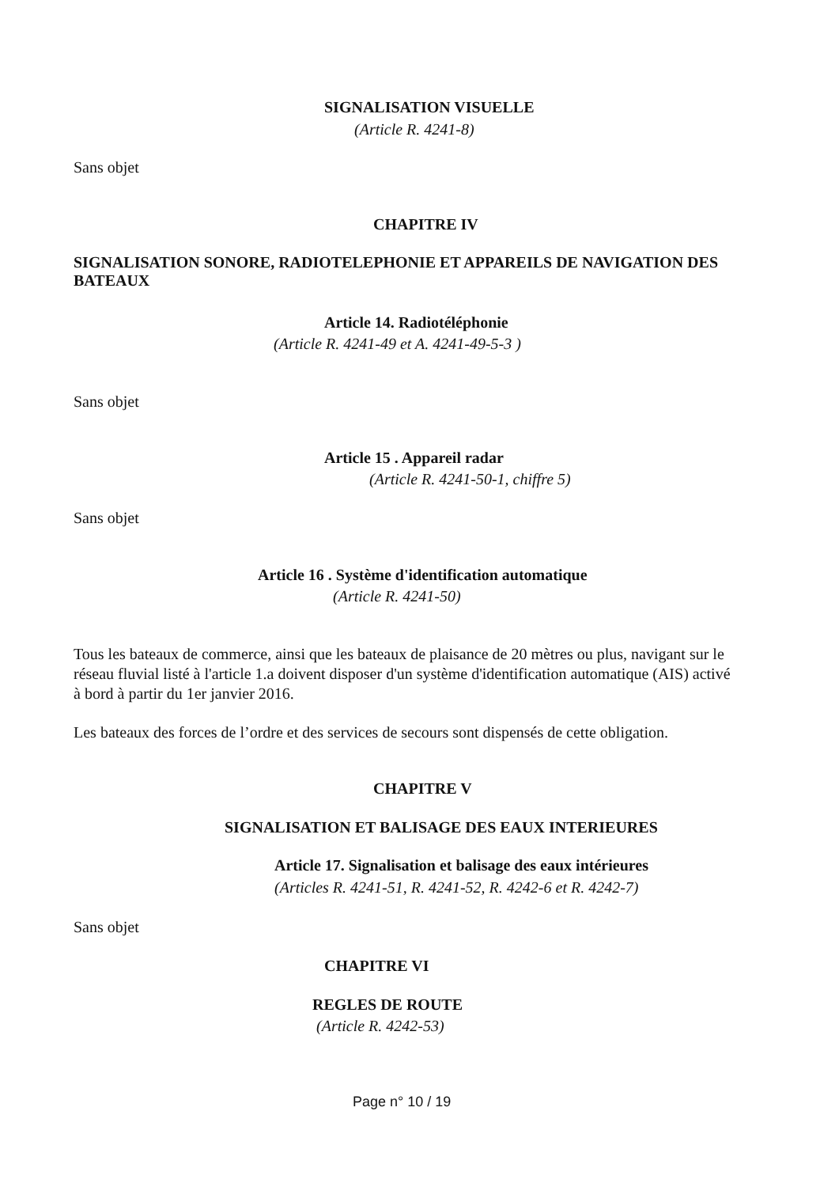SIGNALISATION VISUELLE
(Article R. 4241-8)
Sans objet
CHAPITRE IV
SIGNALISATION SONORE, RADIOTELEPHONIE ET APPAREILS DE NAVIGATION DES BATEAUX
Article 14. Radiotéléphonie
(Article R. 4241-49 et A. 4241-49-5-3 )
Sans objet
Article 15 . Appareil radar
(Article R. 4241-50-1, chiffre 5)
Sans objet
Article 16 . Système d'identification automatique
(Article R. 4241-50)
Tous les bateaux de commerce, ainsi que les bateaux de plaisance de 20 mètres ou plus, navigant sur le réseau fluvial listé à l'article 1.a doivent disposer d'un système d'identification automatique (AIS) activé à bord à partir du 1er janvier 2016.
Les bateaux des forces de l’ordre et des services de secours sont dispensés de cette obligation.
CHAPITRE V
SIGNALISATION ET BALISAGE DES EAUX INTERIEURES
Article 17. Signalisation et balisage des eaux intérieures
(Articles R. 4241-51, R. 4241-52, R. 4242-6 et R. 4242-7)
Sans objet
CHAPITRE VI
REGLES DE ROUTE
(Article R. 4242-53)
Page n° 10 / 19